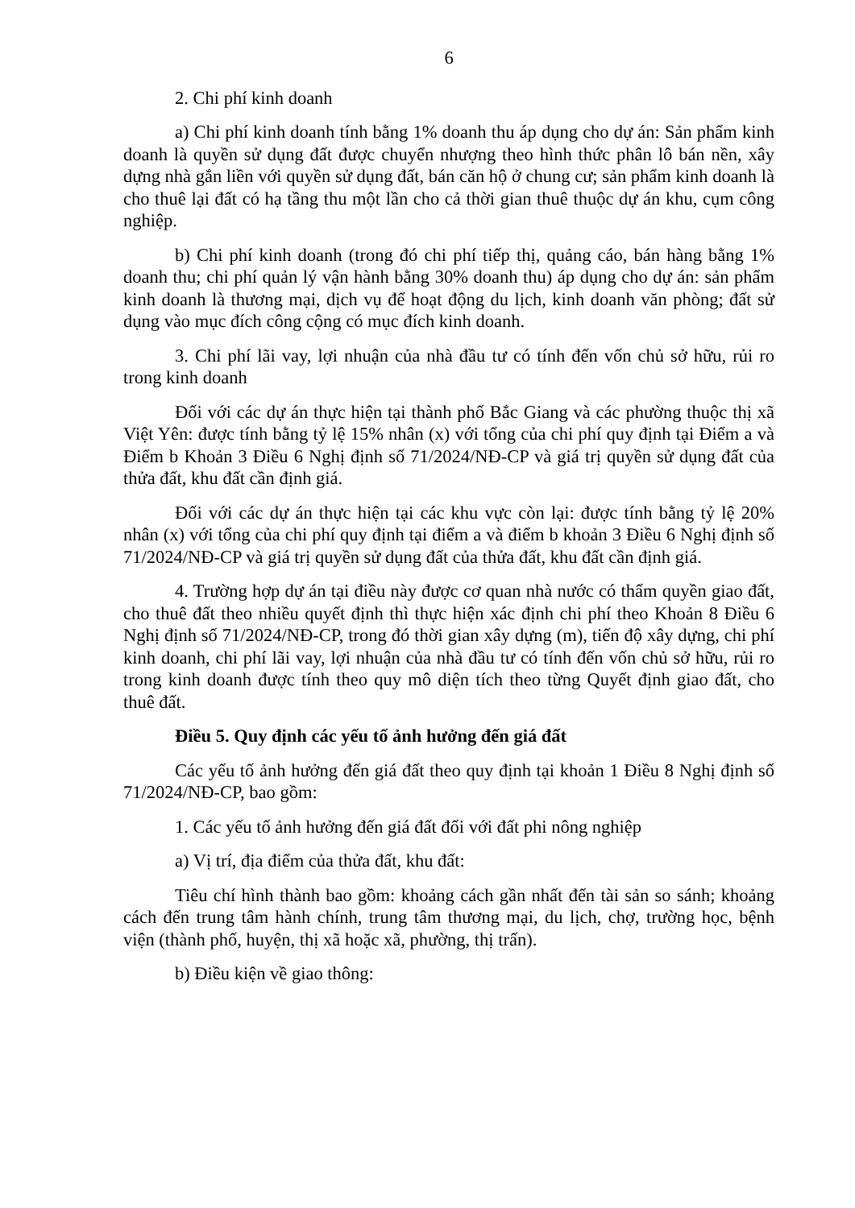6
2. Chi phí kinh doanh
a) Chi phí kinh doanh tính bằng 1% doanh thu áp dụng cho dự án: Sản phẩm kinh doanh là quyền sử dụng đất được chuyển nhượng theo hình thức phân lô bán nền, xây dựng nhà gắn liền với quyền sử dụng đất, bán căn hộ ở chung cư; sản phẩm kinh doanh là cho thuê lại đất có hạ tầng thu một lần cho cả thời gian thuê thuộc dự án khu, cụm công nghiệp.
b) Chi phí kinh doanh (trong đó chi phí tiếp thị, quảng cáo, bán hàng bằng 1% doanh thu; chi phí quản lý vận hành bằng 30% doanh thu) áp dụng cho dự án: sản phẩm kinh doanh là thương mại, dịch vụ để hoạt động du lịch, kinh doanh văn phòng; đất sử dụng vào mục đích công cộng có mục đích kinh doanh.
3. Chi phí lãi vay, lợi nhuận của nhà đầu tư có tính đến vốn chủ sở hữu, rủi ro trong kinh doanh
Đối với các dự án thực hiện tại thành phố Bắc Giang và các phường thuộc thị xã Việt Yên: được tính bằng tỷ lệ 15% nhân (x) với tổng của chi phí quy định tại Điểm a và Điểm b Khoản 3 Điều 6 Nghị định số 71/2024/NĐ-CP và giá trị quyền sử dụng đất của thửa đất, khu đất cần định giá.
Đối với các dự án thực hiện tại các khu vực còn lại: được tính bằng tỷ lệ 20% nhân (x) với tổng của chi phí quy định tại điểm a và điểm b khoản 3 Điều 6 Nghị định số 71/2024/NĐ-CP và giá trị quyền sử dụng đất của thửa đất, khu đất cần định giá.
4. Trường hợp dự án tại điều này được cơ quan nhà nước có thẩm quyền giao đất, cho thuê đất theo nhiều quyết định thì thực hiện xác định chi phí theo Khoản 8 Điều 6 Nghị định số 71/2024/NĐ-CP, trong đó thời gian xây dựng (m), tiến độ xây dựng, chi phí kinh doanh, chi phí lãi vay, lợi nhuận của nhà đầu tư có tính đến vốn chủ sở hữu, rủi ro trong kinh doanh được tính theo quy mô diện tích theo từng Quyết định giao đất, cho thuê đất.
Điều 5. Quy định các yếu tố ảnh hưởng đến giá đất
Các yếu tố ảnh hưởng đến giá đất theo quy định tại khoản 1 Điều 8 Nghị định số 71/2024/NĐ-CP, bao gồm:
1. Các yếu tố ảnh hưởng đến giá đất đối với đất phi nông nghiệp
a) Vị trí, địa điểm của thửa đất, khu đất:
Tiêu chí hình thành bao gồm: khoảng cách gần nhất đến tài sản so sánh; khoảng cách đến trung tâm hành chính, trung tâm thương mại, du lịch, chợ, trường học, bệnh viện (thành phố, huyện, thị xã hoặc xã, phường, thị trấn).
b) Điều kiện về giao thông: